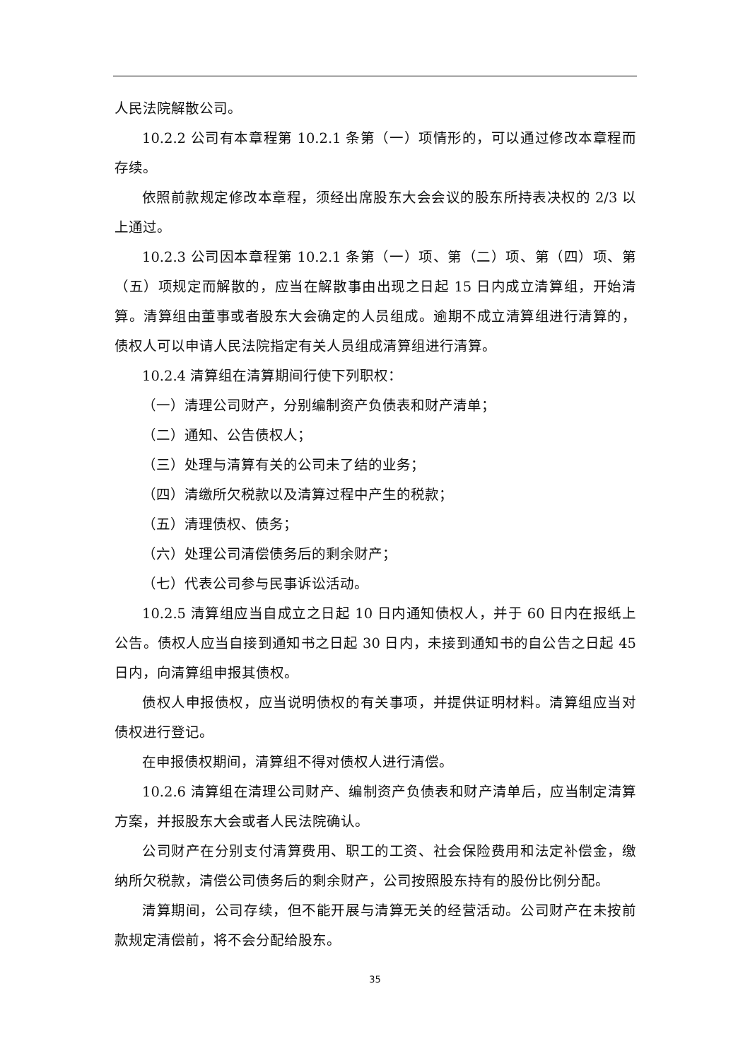人民法院解散公司。
10.2.2 公司有本章程第 10.2.1 条第（一）项情形的，可以通过修改本章程而存续。
依照前款规定修改本章程，须经出席股东大会会议的股东所持表决权的 2/3 以上通过。
10.2.3 公司因本章程第 10.2.1 条第（一）项、第（二）项、第（四）项、第（五）项规定而解散的，应当在解散事由出现之日起 15 日内成立清算组，开始清算。清算组由董事或者股东大会确定的人员组成。逾期不成立清算组进行清算的，债权人可以申请人民法院指定有关人员组成清算组进行清算。
10.2.4 清算组在清算期间行使下列职权：
（一）清理公司财产，分别编制资产负债表和财产清单；
（二）通知、公告债权人；
（三）处理与清算有关的公司未了结的业务；
（四）清缴所欠税款以及清算过程中产生的税款；
（五）清理债权、债务；
（六）处理公司清偿债务后的剩余财产；
（七）代表公司参与民事诉讼活动。
10.2.5 清算组应当自成立之日起 10 日内通知债权人，并于 60 日内在报纸上公告。债权人应当自接到通知书之日起 30 日内，未接到通知书的自公告之日起 45 日内，向清算组申报其债权。
债权人申报债权，应当说明债权的有关事项，并提供证明材料。清算组应当对债权进行登记。
在申报债权期间，清算组不得对债权人进行清偿。
10.2.6 清算组在清理公司财产、编制资产负债表和财产清单后，应当制定清算方案，并报股东大会或者人民法院确认。
公司财产在分别支付清算费用、职工的工资、社会保险费用和法定补偿金，缴纳所欠税款，清偿公司债务后的剩余财产，公司按照股东持有的股份比例分配。
清算期间，公司存续，但不能开展与清算无关的经营活动。公司财产在未按前款规定清偿前，将不会分配给股东。
35